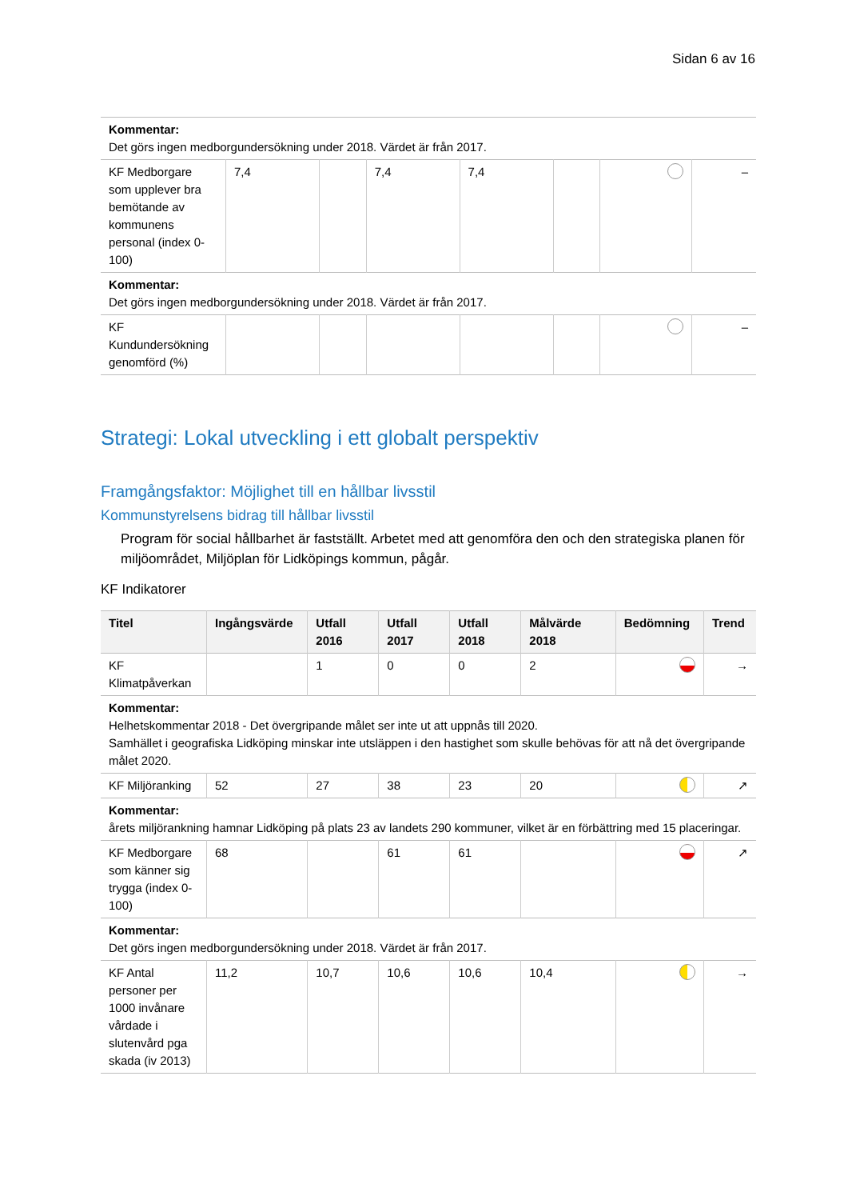Sidan 6 av 16
| Kommentar: Det görs ingen medborgundersökning under 2018. Värdet är från 2017. | | | | | | | |
| KF Medborgare som upplever bra bemötande av kommunens personal (index 0-100) | 7,4 | | 7,4 | 7,4 | | | – |
| Kommentar: Det görs ingen medborgundersökning under 2018. Värdet är från 2017. | | | | | | | |
| KF Kundundersökning genomförd (%) | | | | | | | – |
Strategi: Lokal utveckling i ett globalt perspektiv
Framgångsfaktor: Möjlighet till en hållbar livsstil
Kommunstyrelsens bidrag till hållbar livsstil
Program för social hållbarhet är fastställt. Arbetet med att genomföra den och den strategiska planen för miljöområdet, Miljöplan för Lidköpings kommun, pågår.
KF Indikatorer
| Titel | Ingångsvärde | Utfall 2016 | Utfall 2017 | Utfall 2018 | Målvärde 2018 | Bedömning | Trend |
| --- | --- | --- | --- | --- | --- | --- | --- |
| KF Klimatpåverkan | | 1 | 0 | 0 | 2 | | → |
| Kommentar: Helhetskommentar 2018 - Det övergripande målet ser inte ut att uppnås till 2020. Samhället i geografiska Lidköping minskar inte utsläppen i den hastighet som skulle behövas för att nå det övergripande målet 2020. | | | | | | | |
| KF Miljöranking | 52 | 27 | 38 | 23 | 20 | | ↗ |
| Kommentar: årets miljörankning hamnar Lidköping på plats 23 av landets 290 kommuner, vilket är en förbättring med 15 placeringar. | | | | | | | |
| KF Medborgare som känner sig trygga (index 0-100) | 68 | | 61 | 61 | | | ↗ |
| Kommentar: Det görs ingen medborgundersökning under 2018. Värdet är från 2017. | | | | | | | |
| KF Antal personer per 1000 invånare vårdade i slutenvård pga skada (iv 2013) | 11,2 | 10,7 | 10,6 | 10,6 | 10,4 | | → |